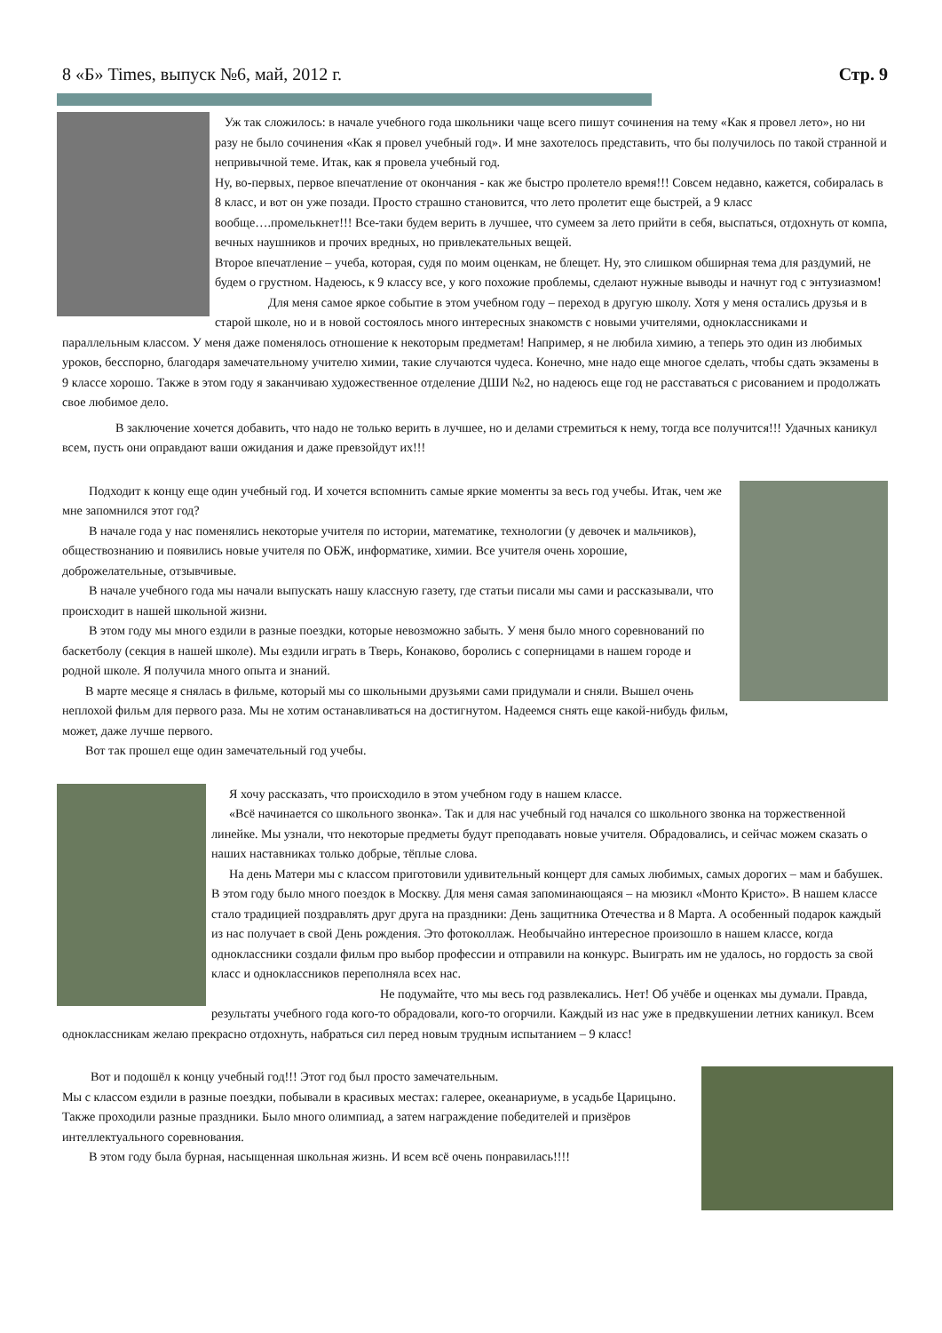8 «Б» Times, выпуск №6, май, 2012 г. Стр. 9
Уж так сложилось: в начале учебного года школьники чаще всего пишут сочинения на тему «Как я провел лето», но ни разу не было сочинения «Как я провел учебный год». И мне захотелось представить, что бы получилось по такой странной и непривычной теме. Итак, как я провела учебный год.
Ну, во-первых, первое впечатление от окончания - как же быстро пролетело время!!! Совсем недавно, кажется, собиралась в 8 класс, и вот он уже позади. Просто страшно становится, что лето пролетит еще быстрей, а 9 класс вообще….промелькнет!!! Все-таки будем верить в лучшее, что сумеем за лето прийти в себя, выспаться, отдохнуть от компа, вечных наушников и прочих вредных, но привлекательных вещей.
Второе впечатление – учеба, которая, судя по моим оценкам, не блещет. Ну, это слишком обширная тема для раздумий, не будем о грустном. Надеюсь, к 9 классу все, у кого похожие проблемы, сделают нужные выводы и начнут год с энтузиазмом!
Для меня самое яркое событие в этом учебном году – переход в другую школу. Хотя у меня остались друзья и в старой школе, но и в новой состоялось много интересных знакомств с новыми учителями, одноклассниками и параллельным классом. У меня даже поменялось отношение к некоторым предметам! Например, я не любила химию, а теперь это один из любимых уроков, бесспорно, благодаря замечательному учителю химии, такие случаются чудеса. Конечно, мне надо еще многое сделать, чтобы сдать экзамены в 9 классе хорошо. Также в этом году я заканчиваю художественное отделение ДШИ №2, но надеюсь еще год не расставаться с рисованием и продолжать свое любимое дело.
В заключение хочется добавить, что надо не только верить в лучшее, но и делами стремиться к нему, тогда все получится!!! Удачных каникул всем, пусть они оправдают ваши ожидания и даже превзойдут их!!!
Подходит к концу еще один учебный год. И хочется вспомнить самые яркие моменты за весь год учебы. Итак, чем же мне запомнился этот год?
В начале года у нас поменялись некоторые учителя по истории, математике, технологии (у девочек и мальчиков), обществознанию и появились новые учителя по ОБЖ, информатике, химии. Все учителя очень хорошие, доброжелательные, отзывчивые.
В начале учебного года мы начали выпускать нашу классную газету, где статьи писали мы сами и рассказывали, что происходит в нашей школьной жизни.
В этом году мы много ездили в разные поездки, которые невозможно забыть. У меня было много соревнований по баскетболу (секция в нашей школе). Мы ездили играть в Тверь, Конаково, боролись с соперницами в нашем городе и родной школе. Я получила много опыта и знаний.
В марте месяце я снялась в фильме, который мы со школьными друзьями сами придумали и сняли. Вышел очень неплохой фильм для первого раза. Мы не хотим останавливаться на достигнутом. Надеемся снять еще какой-нибудь фильм, может, даже лучше первого.
Вот так прошел еще один замечательный год учебы.
Я хочу рассказать, что происходило в этом учебном году в нашем классе.
«Всё начинается со школьного звонка». Так и для нас учебный год начался со школьного звонка на торжественной линейке. Мы узнали, что некоторые предметы будут преподавать новые учителя. Обрадовались, и сейчас можем сказать о наших наставниках только добрые, тёплые слова.
На день Матери мы с классом приготовили удивительный концерт для самых любимых, самых дорогих – мам и бабушек. В этом году было много поездок в Москву. Для меня самая запоминающаяся – на мюзикл «Монто Кристо». В нашем классе стало традицией поздравлять друг друга на праздники: День защитника Отечества и 8 Марта. А особенный подарок каждый из нас получает в свой День рождения. Это фотоколлаж. Необычайно интересное произошло в нашем классе, когда одноклассники создали фильм про выбор профессии и отправили на конкурс. Выиграть им не удалось, но гордость за свой класс и одноклассников переполняла всех нас.
Не подумайте, что мы весь год развлекались. Нет! Об учёбе и оценках мы думали. Правда, результаты учебного года кого-то обрадовали, кого-то огорчили. Каждый из нас уже в предвкушении летних каникул. Всем одноклассникам желаю прекрасно отдохнуть, набраться сил перед новым трудным испытанием – 9 класс!
Вот и подошёл к концу учебный год!!! Этот год был просто замечательным.
Мы с классом ездили в разные поездки, побывали в красивых местах: галерее, океанариуме, в усадьбе Царицыно. Также проходили разные праздники. Было много олимпиад, а затем награждение победителей и призёров интеллектуального соревнования.
В этом году была бурная, насыщенная школьная жизнь. И всем всё очень понравилась!!!!